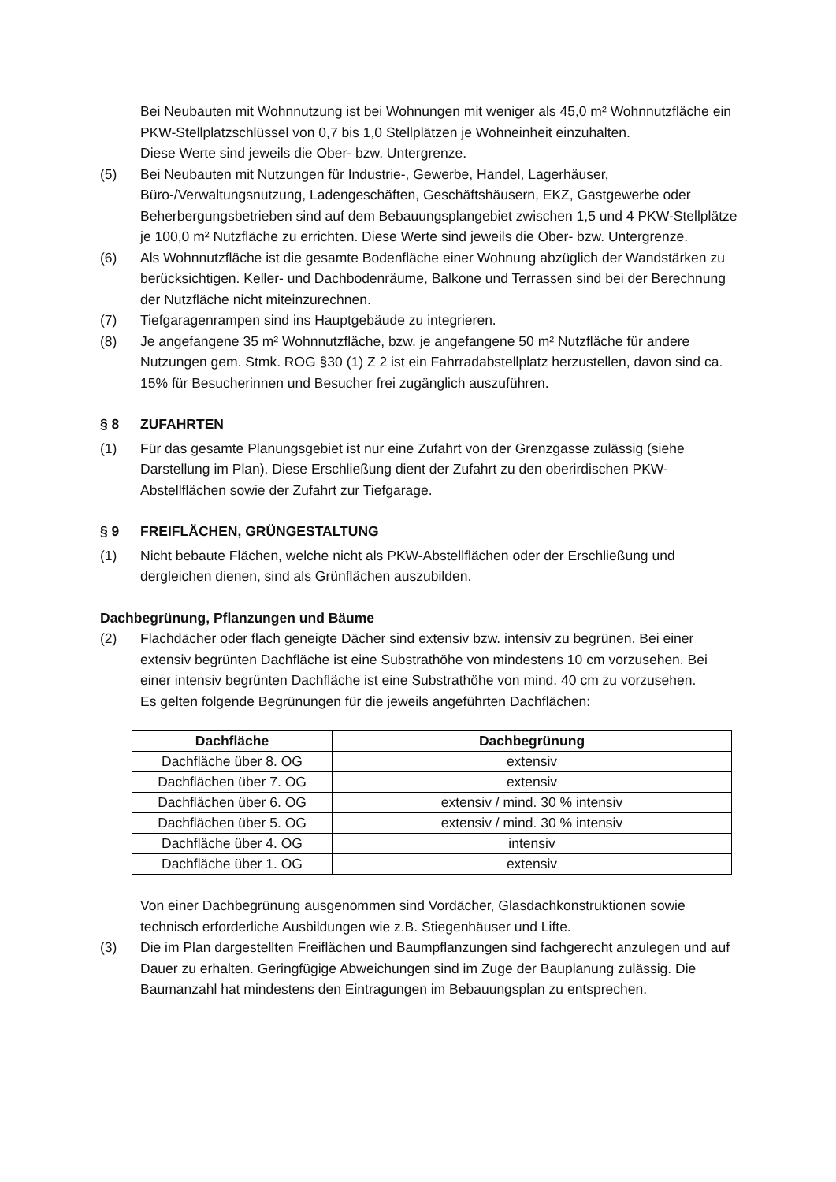Bei Neubauten mit Wohnnutzung ist bei Wohnungen mit weniger als 45,0 m² Wohnnutzfläche ein PKW-Stellplatzschlüssel von 0,7 bis 1,0 Stellplätzen je Wohneinheit einzuhalten.
Diese Werte sind jeweils die Ober- bzw. Untergrenze.
(5) Bei Neubauten mit Nutzungen für Industrie-, Gewerbe, Handel, Lagerhäuser, Büro-/Verwaltungsnutzung, Ladengeschäften, Geschäftshäusern, EKZ, Gastgewerbe oder Beherbergungsbetrieben sind auf dem Bebauungsplangebiet zwischen 1,5 und 4 PKW-Stellplätze je 100,0 m² Nutzfläche zu errichten. Diese Werte sind jeweils die Ober- bzw. Untergrenze.
(6) Als Wohnnutzfläche ist die gesamte Bodenfläche einer Wohnung abzüglich der Wandstärken zu berücksichtigen. Keller- und Dachbodenräume, Balkone und Terrassen sind bei der Berechnung der Nutzfläche nicht miteinzurechnen.
(7) Tiefgaragenrampen sind ins Hauptgebäude zu integrieren.
(8) Je angefangene 35 m² Wohnnutzfläche, bzw. je angefangene 50 m² Nutzfläche für andere Nutzungen gem. Stmk. ROG §30 (1) Z 2 ist ein Fahrradabstellplatz herzustellen, davon sind ca. 15% für Besucherinnen und Besucher frei zugänglich auszuführen.
§ 8 ZUFAHRTEN
(1) Für das gesamte Planungsgebiet ist nur eine Zufahrt von der Grenzgasse zulässig (siehe Darstellung im Plan). Diese Erschließung dient der Zufahrt zu den oberirdischen PKW-Abstellflächen sowie der Zufahrt zur Tiefgarage.
§ 9 FREIFLÄCHEN, GRÜNGESTALTUNG
(1) Nicht bebaute Flächen, welche nicht als PKW-Abstellflächen oder der Erschließung und dergleichen dienen, sind als Grünflächen auszubilden.
Dachbegrünung, Pflanzungen und Bäume
(2) Flachdächer oder flach geneigte Dächer sind extensiv bzw. intensiv zu begrünen. Bei einer extensiv begrünten Dachfläche ist eine Substrathöhe von mindestens 10 cm vorzusehen. Bei einer intensiv begrünten Dachfläche ist eine Substrathöhe von mind. 40 cm zu vorzusehen.
Es gelten folgende Begrünungen für die jeweils angeführten Dachflächen:
| Dachfläche | Dachbegrünung |
| --- | --- |
| Dachfläche über 8. OG | extensiv |
| Dachflächen über 7. OG | extensiv |
| Dachflächen über 6. OG | extensiv / mind. 30 % intensiv |
| Dachflächen über 5. OG | extensiv / mind. 30 % intensiv |
| Dachfläche über 4. OG | intensiv |
| Dachfläche über 1. OG | extensiv |
Von einer Dachbegrünung ausgenommen sind Vordächer, Glasdachkonstruktionen sowie technisch erforderliche Ausbildungen wie z.B. Stiegenhäuser und Lifte.
(3) Die im Plan dargestellten Freiflächen und Baumpflanzungen sind fachgerecht anzulegen und auf Dauer zu erhalten. Geringfügige Abweichungen sind im Zuge der Bauplanung zulässig. Die Baumanzahl hat mindestens den Eintragungen im Bebauungsplan zu entsprechen.